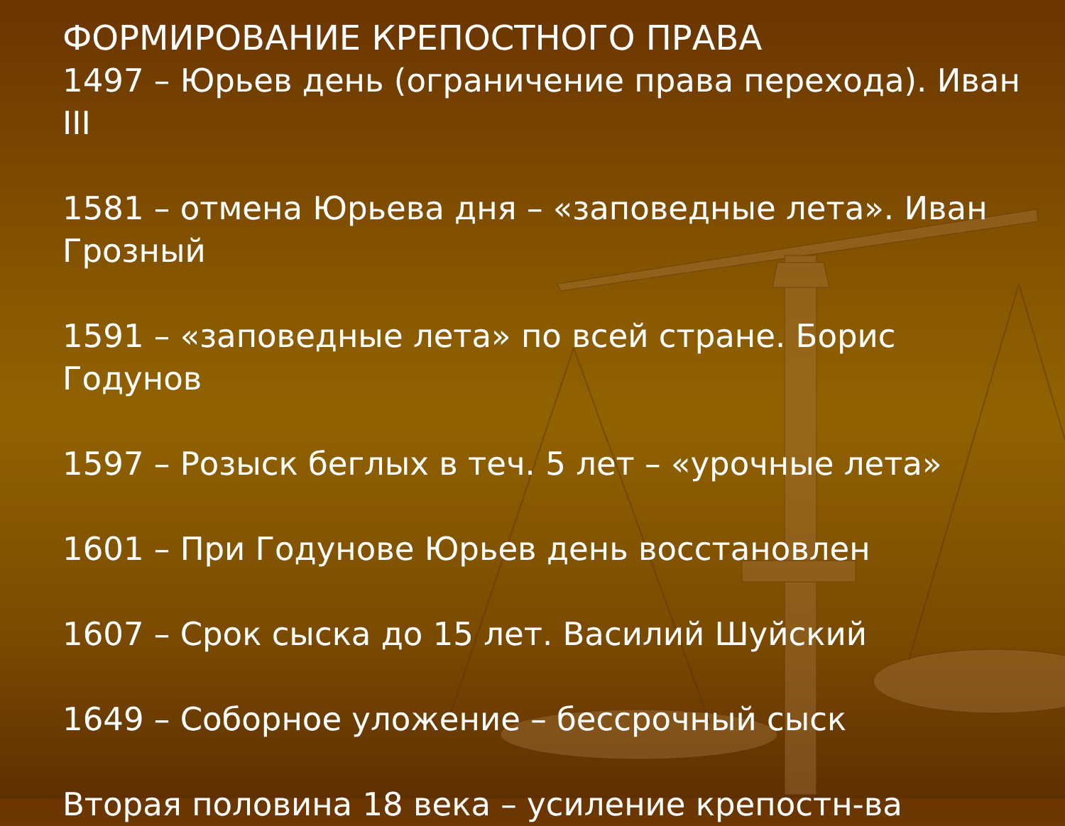ФОРМИРОВАНИЕ КРЕПОСТНОГО ПРАВА
1497 – Юрьев день (ограничение права перехода). Иван III
1581 – отмена Юрьева дня – «заповедные лета». Иван Грозный
1591 – «заповедные лета» по всей стране. Борис Годунов
1597 – Розыск беглых в теч. 5 лет – «урочные лета»
1601 – При Годунове Юрьев день восстановлен
1607 – Срок сыска до 15 лет. Василий Шуйский
1649 – Соборное уложение – бессрочный сыск
Вторая половина 18 века – усиление крепостн-ва